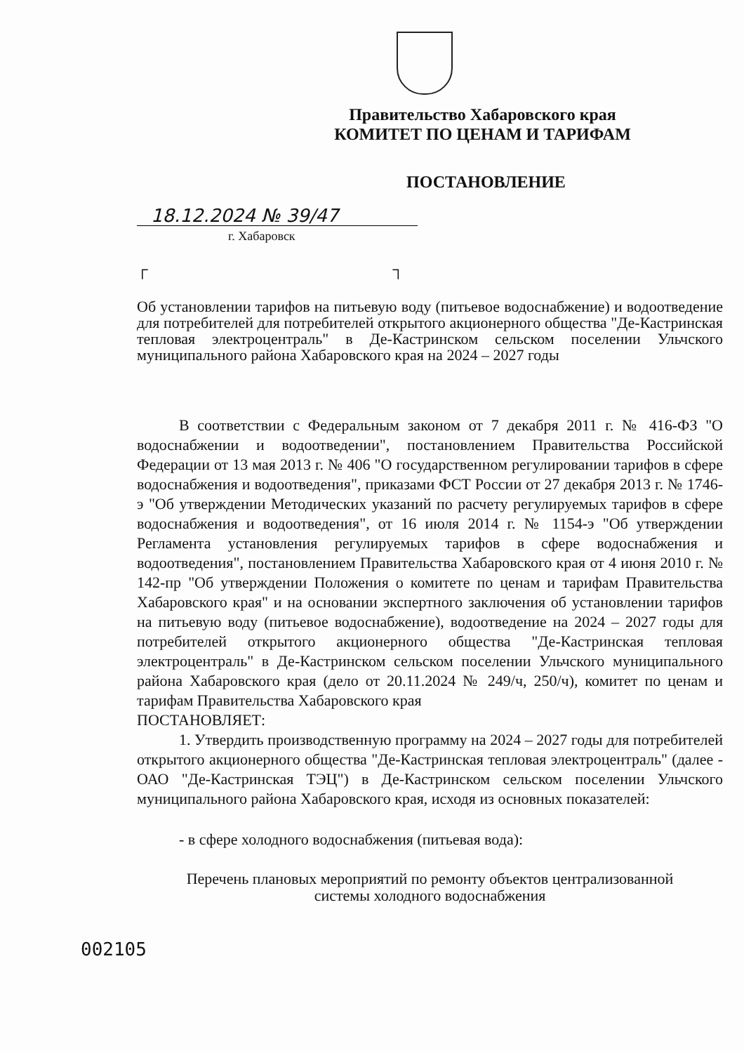Правительство Хабаровского края
КОМИТЕТ ПО ЦЕНАМ И ТАРИФАМ
ПОСТАНОВЛЕНИЕ
18.12.2024 № 39/47
г. Хабаровск
┌ ┐
Об установлении тарифов на питьевую воду (питьевое водоснабжение) и водоотведение для потребителей для потребителей открытого акционерного общества "Де-Кастринская тепловая электроцентраль" в Де-Кастринском сельском поселении Ульчского муниципального района Хабаровского края на 2024 – 2027 годы
В соответствии с Федеральным законом от 7 декабря 2011 г. № 416-ФЗ "О водоснабжении и водоотведении", постановлением Правительства Российской Федерации от 13 мая 2013 г. № 406 "О государственном регулировании тарифов в сфере водоснабжения и водоотведения", приказами ФСТ России от 27 декабря 2013 г. № 1746-э "Об утверждении Методических указаний по расчету регулируемых тарифов в сфере водоснабжения и водоотведения", от 16 июля 2014 г. № 1154-э "Об утверждении Регламента установления регулируемых тарифов в сфере водоснабжения и водоотведения", постановлением Правительства Хабаровского края от 4 июня 2010 г. № 142-пр "Об утверждении Положения о комитете по ценам и тарифам Правительства Хабаровского края" и на основании экспертного заключения об установлении тарифов на питьевую воду (питьевое водоснабжение), водоотведение на 2024 – 2027 годы для потребителей открытого акционерного общества "Де-Кастринская тепловая электроцентраль" в Де-Кастринском сельском поселении Ульчского муниципального района Хабаровского края (дело от 20.11.2024 № 249/ч, 250/ч), комитет по ценам и тарифам Правительства Хабаровского края
ПОСТАНОВЛЯЕТ:
1. Утвердить производственную программу на 2024 – 2027 годы для потребителей открытого акционерного общества "Де-Кастринская тепловая электроцентраль" (далее - ОАО "Де-Кастринская ТЭЦ") в Де-Кастринском сельском поселении Ульчского муниципального района Хабаровского края, исходя из основных показателей:
- в сфере холодного водоснабжения (питьевая вода):
Перечень плановых мероприятий по ремонту объектов централизованной
системы холодного водоснабжения
002105